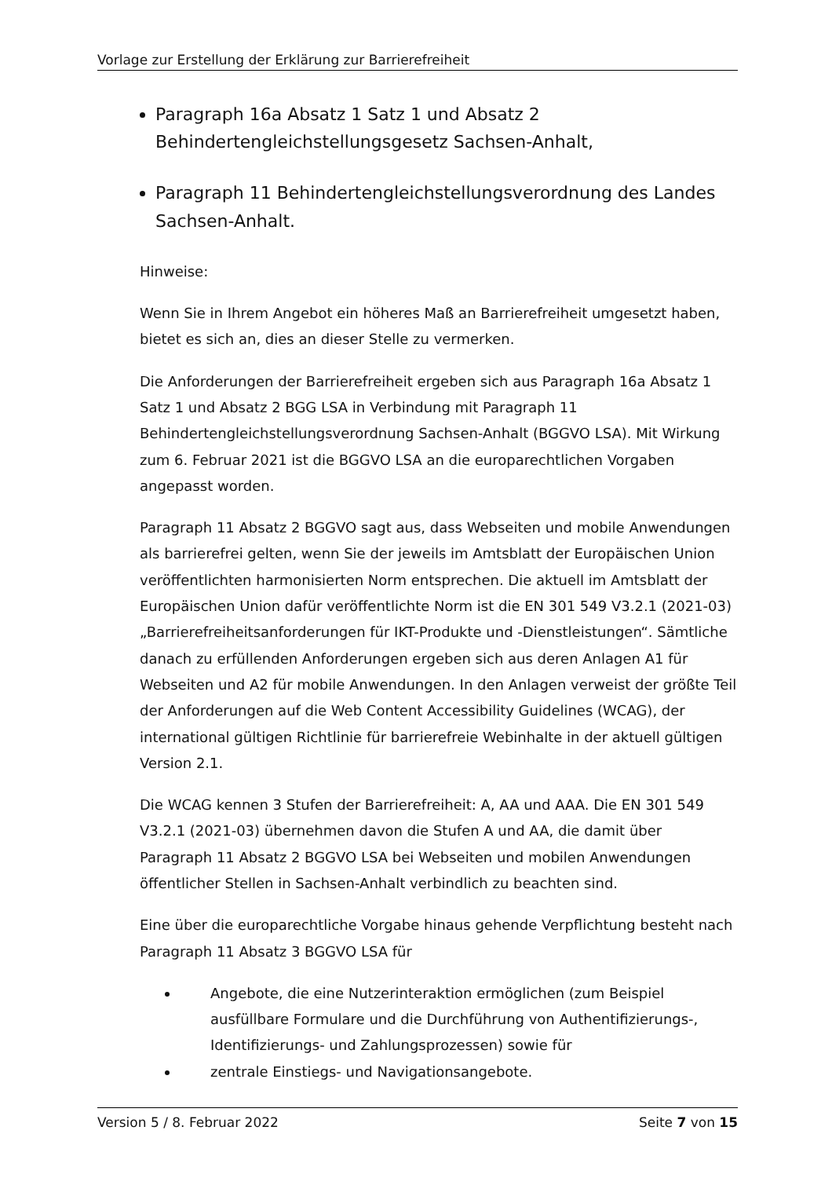Vorlage zur Erstellung der Erklärung zur Barrierefreiheit
Paragraph 16a Absatz 1 Satz 1 und Absatz 2 Behindertengleichstellungsgesetz Sachsen-Anhalt,
Paragraph 11 Behindertengleichstellungsverordnung des Landes Sachsen-Anhalt.
Hinweise:
Wenn Sie in Ihrem Angebot ein höheres Maß an Barrierefreiheit umgesetzt haben, bietet es sich an, dies an dieser Stelle zu vermerken.
Die Anforderungen der Barrierefreiheit ergeben sich aus Paragraph 16a Absatz 1 Satz 1 und Absatz 2 BGG LSA in Verbindung mit Paragraph 11 Behindertengleichstellungsverordnung Sachsen-Anhalt (BGGVO LSA). Mit Wirkung zum 6. Februar 2021 ist die BGGVO LSA an die europarechtlichen Vorgaben angepasst worden.
Paragraph 11 Absatz 2 BGGVO sagt aus, dass Webseiten und mobile Anwendungen als barrierefrei gelten, wenn Sie der jeweils im Amtsblatt der Europäischen Union veröffentlichten harmonisierten Norm entsprechen. Die aktuell im Amtsblatt der Europäischen Union dafür veröffentlichte Norm ist die EN 301 549 V3.2.1 (2021-03) „Barrierefreiheitsanforderungen für IKT-Produkte und -Dienstleistungen“. Sämtliche danach zu erfüllenden Anforderungen ergeben sich aus deren Anlagen A1 für Webseiten und A2 für mobile Anwendungen. In den Anlagen verweist der größte Teil der Anforderungen auf die Web Content Accessibility Guidelines (WCAG), der international gültigen Richtlinie für barrierefreie Webinhalte in der aktuell gültigen Version 2.1.
Die WCAG kennen 3 Stufen der Barrierefreiheit: A, AA und AAA. Die EN 301 549 V3.2.1 (2021-03) übernehmen davon die Stufen A und AA, die damit über Paragraph 11 Absatz 2 BGGVO LSA bei Webseiten und mobilen Anwendungen öffentlicher Stellen in Sachsen-Anhalt verbindlich zu beachten sind.
Eine über die europarechtliche Vorgabe hinaus gehende Verpflichtung besteht nach Paragraph 11 Absatz 3 BGGVO LSA für
Angebote, die eine Nutzerinteraktion ermöglichen (zum Beispiel ausfüllbare Formulare und die Durchführung von Authentifizierungs-, Identifizierungs- und Zahlungsprozessen) sowie für
zentrale Einstiegs- und Navigationsangebote.
Version 5 / 8. Februar 2022 Seite 7 von 15